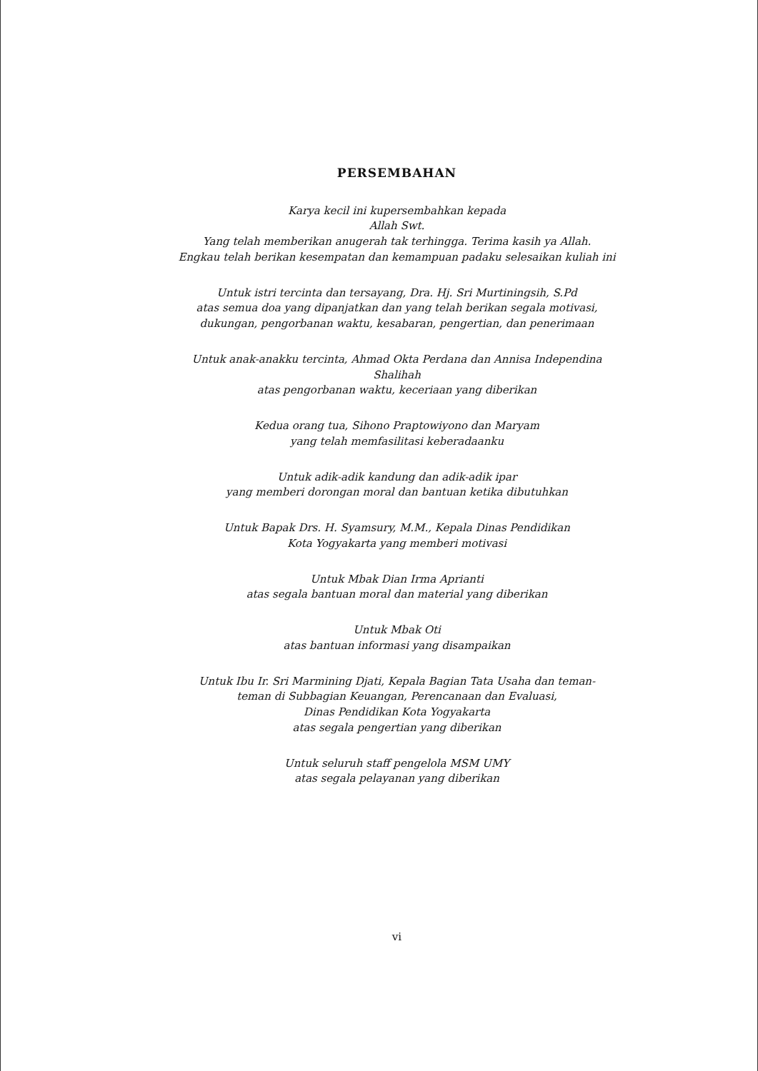PERSEMBAHAN
Karya kecil ini kupersembahkan kepada
Allah Swt.
Yang telah memberikan anugerah tak terhingga. Terima kasih ya Allah.
Engkau telah berikan kesempatan dan kemampuan padaku selesaikan kuliah ini
Untuk istri tercinta dan tersayang, Dra. Hj. Sri Murtiningsih, S.Pd
atas semua doa yang dipanjatkan dan yang telah berikan segala motivasi,
dukungan, pengorbanan waktu, kesabaran, pengertian, dan penerimaan
Untuk anak-anakku tercinta, Ahmad Okta Perdana dan Annisa Independina
Shalihah
atas pengorbanan waktu, keceriaan yang diberikan
Kedua orang tua, Sihono Praptowiyono dan Maryam
yang telah memfasilitasi keberadaanku
Untuk adik-adik kandung dan adik-adik ipar
yang memberi dorongan moral dan bantuan ketika dibutuhkan
Untuk Bapak Drs. H. Syamsury, M.M., Kepala Dinas Pendidikan
Kota Yogyakarta yang memberi motivasi
Untuk Mbak Dian Irma Aprianti
atas segala bantuan moral dan material yang diberikan
Untuk Mbak Oti
atas bantuan informasi yang disampaikan
Untuk Ibu Ir. Sri Marmining Djati, Kepala Bagian Tata Usaha dan teman-
teman di Subbagian Keuangan, Perencanaan dan Evaluasi,
Dinas Pendidikan Kota Yogyakarta
atas segala pengertian yang diberikan
Untuk seluruh staff pengelola MSM UMY
atas segala pelayanan yang diberikan
vi